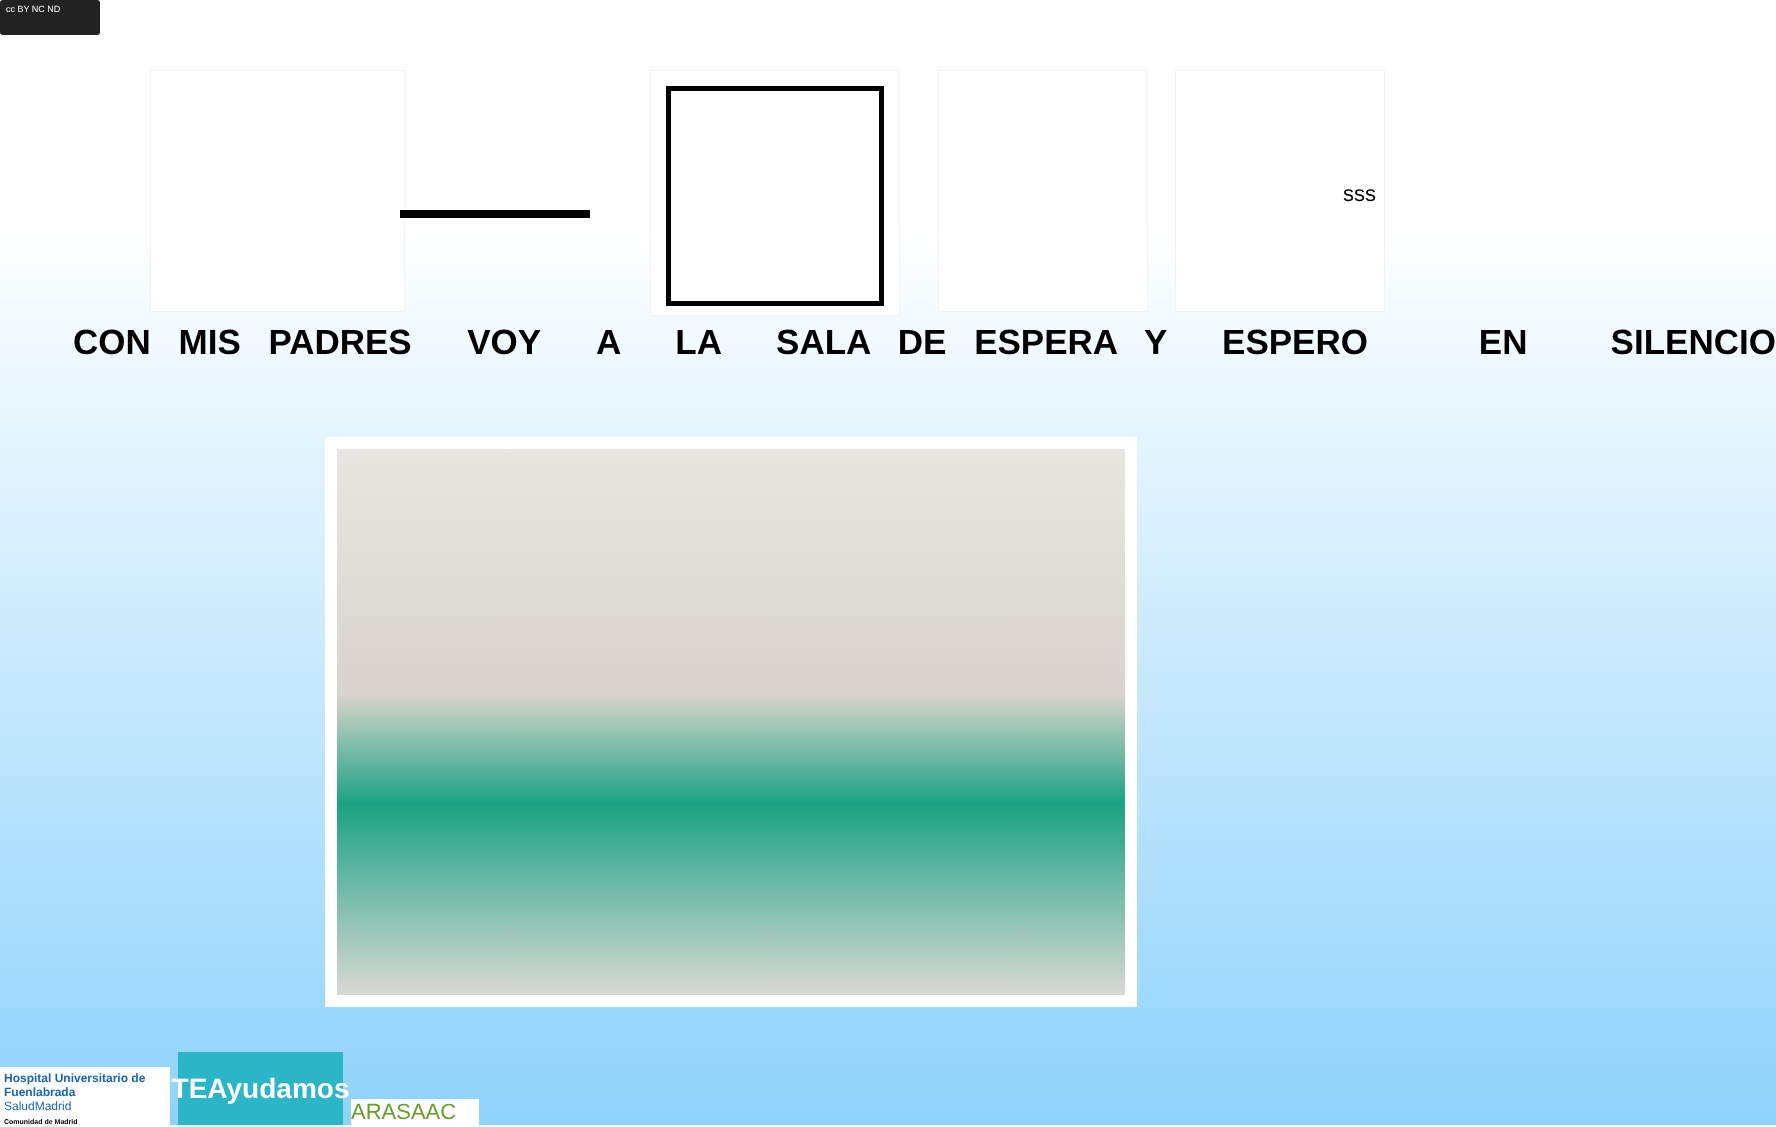cc BY NC ND
sss
CON MIS PADRES VOY A LA SALA DE ESPERA Y ESPERO EN SILENCIO
Hospital Universitario de Fuenlabrada
SaludMadrid
Comunidad de Madrid
TEAyudamos
ARASAAC